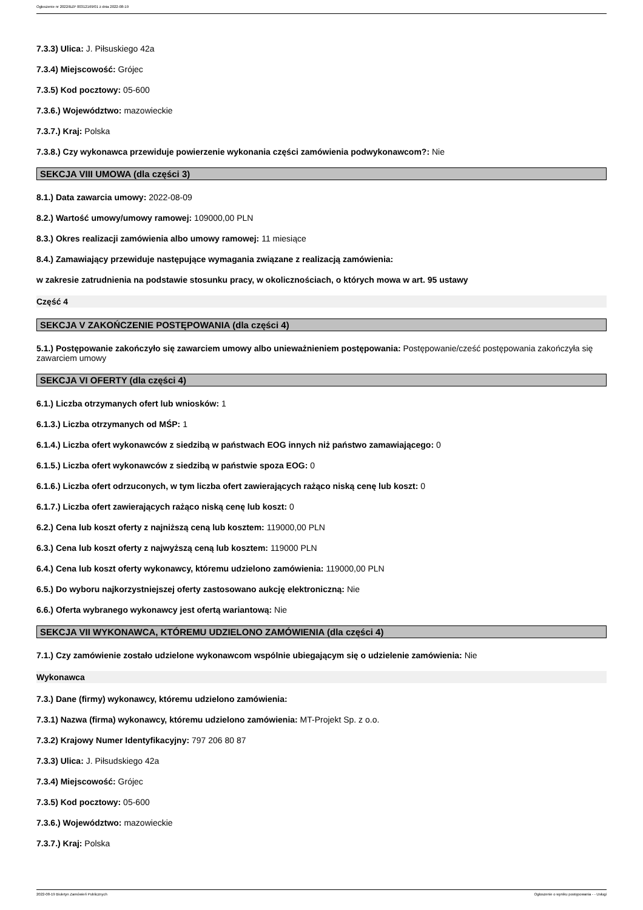Ogłoszenie nr 2022/BZP 00312169/01 z dnia 2022-08-19
7.3.3) Ulica: J. Piłsuskiego 42a
7.3.4) Miejscowość: Grójec
7.3.5) Kod pocztowy: 05-600
7.3.6.) Województwo: mazowieckie
7.3.7.) Kraj: Polska
7.3.8.) Czy wykonawca przewiduje powierzenie wykonania części zamówienia podwykonawcom?: Nie
SEKCJA VIII UMOWA (dla części 3)
8.1.) Data zawarcia umowy: 2022-08-09
8.2.) Wartość umowy/umowy ramowej: 109000,00 PLN
8.3.) Okres realizacji zamówienia albo umowy ramowej: 11 miesiące
8.4.) Zamawiający przewiduje następujące wymagania związane z realizacją zamówienia:
w zakresie zatrudnienia na podstawie stosunku pracy, w okolicznościach, o których mowa w art. 95 ustawy
Część 4
SEKCJA V ZAKOŃCZENIE POSTĘPOWANIA (dla części 4)
5.1.) Postępowanie zakończyło się zawarciem umowy albo unieważnieniem postępowania: Postępowanie/cześć postępowania zakończyła się zawarciem umowy
SEKCJA VI OFERTY (dla części 4)
6.1.) Liczba otrzymanych ofert lub wniosków: 1
6.1.3.) Liczba otrzymanych od MŚP: 1
6.1.4.) Liczba ofert wykonawców z siedzibą w państwach EOG innych niż państwo zamawiającego: 0
6.1.5.) Liczba ofert wykonawców z siedzibą w państwie spoza EOG: 0
6.1.6.) Liczba ofert odrzuconych, w tym liczba ofert zawierających rażąco niską cenę lub koszt: 0
6.1.7.) Liczba ofert zawierających rażąco niską cenę lub koszt: 0
6.2.) Cena lub koszt oferty z najniższą ceną lub kosztem: 119000,00 PLN
6.3.) Cena lub koszt oferty z najwyższą ceną lub kosztem: 119000 PLN
6.4.) Cena lub koszt oferty wykonawcy, któremu udzielono zamówienia: 119000,00 PLN
6.5.) Do wyboru najkorzystniejszej oferty zastosowano aukcję elektroniczną: Nie
6.6.) Oferta wybranego wykonawcy jest ofertą wariantową: Nie
SEKCJA VII WYKONAWCA, KTÓREMU UDZIELONO ZAMÓWIENIA (dla części 4)
7.1.) Czy zamówienie zostało udzielone wykonawcom wspólnie ubiegającym się o udzielenie zamówienia: Nie
Wykonawca
7.3.) Dane (firmy) wykonawcy, któremu udzielono zamówienia:
7.3.1) Nazwa (firma) wykonawcy, któremu udzielono zamówienia: MT-Projekt Sp. z o.o.
7.3.2) Krajowy Numer Identyfikacyjny: 797 206 80 87
7.3.3) Ulica: J. Piłsudskiego 42a
7.3.4) Miejscowość: Grójec
7.3.5) Kod pocztowy: 05-600
7.3.6.) Województwo: mazowieckie
7.3.7.) Kraj: Polska
2022-08-19 Biuletyn Zamówień Publicznych Ogłoszenie o wyniku postępowania - - Usługi